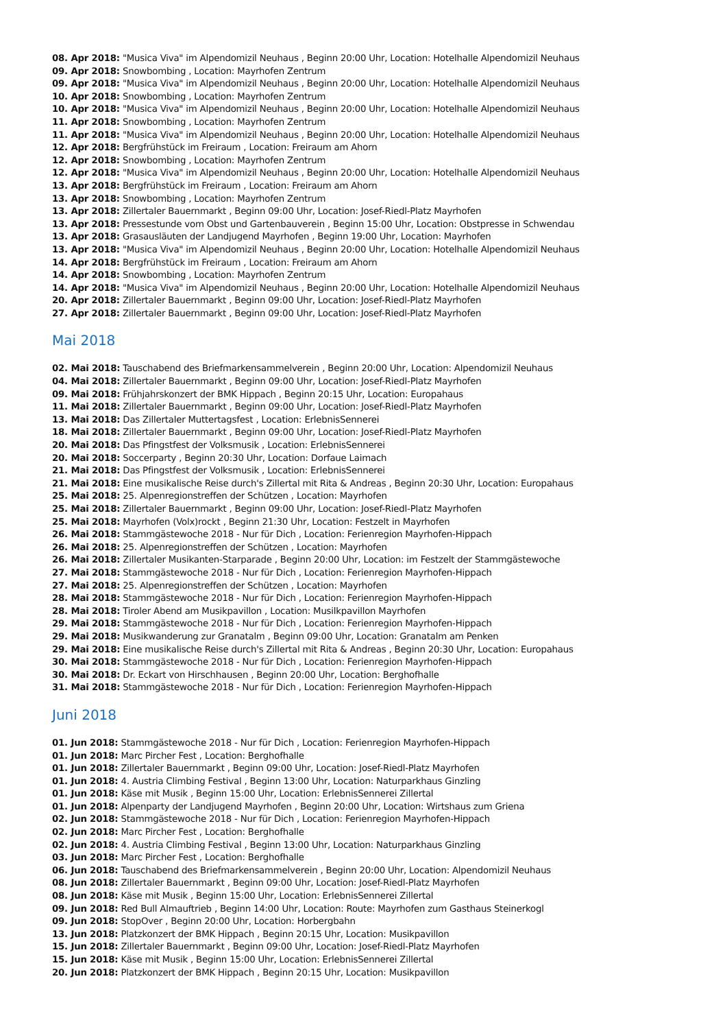08. Apr 2018: "Musica Viva" im Alpendomizil Neuhaus , Beginn 20:00 Uhr, Location: Hotelhalle Alpendomizil Neuhaus
09. Apr 2018: Snowbombing , Location: Mayrhofen Zentrum
09. Apr 2018: "Musica Viva" im Alpendomizil Neuhaus , Beginn 20:00 Uhr, Location: Hotelhalle Alpendomizil Neuhaus
10. Apr 2018: Snowbombing , Location: Mayrhofen Zentrum
10. Apr 2018: "Musica Viva" im Alpendomizil Neuhaus , Beginn 20:00 Uhr, Location: Hotelhalle Alpendomizil Neuhaus
11. Apr 2018: Snowbombing , Location: Mayrhofen Zentrum
11. Apr 2018: "Musica Viva" im Alpendomizil Neuhaus , Beginn 20:00 Uhr, Location: Hotelhalle Alpendomizil Neuhaus
12. Apr 2018: Bergfrühstück im Freiraum , Location: Freiraum am Ahorn
12. Apr 2018: Snowbombing , Location: Mayrhofen Zentrum
12. Apr 2018: "Musica Viva" im Alpendomizil Neuhaus , Beginn 20:00 Uhr, Location: Hotelhalle Alpendomizil Neuhaus
13. Apr 2018: Bergfrühstück im Freiraum , Location: Freiraum am Ahorn
13. Apr 2018: Snowbombing , Location: Mayrhofen Zentrum
13. Apr 2018: Zillertaler Bauernmarkt , Beginn 09:00 Uhr, Location: Josef-Riedl-Platz Mayrhofen
13. Apr 2018: Pressestunde vom Obst und Gartenbauverein , Beginn 15:00 Uhr, Location: Obstpresse in Schwendau
13. Apr 2018: Grasausläuten der Landjugend Mayrhofen , Beginn 19:00 Uhr, Location: Mayrhofen
13. Apr 2018: "Musica Viva" im Alpendomizil Neuhaus , Beginn 20:00 Uhr, Location: Hotelhalle Alpendomizil Neuhaus
14. Apr 2018: Bergfrühstück im Freiraum , Location: Freiraum am Ahorn
14. Apr 2018: Snowbombing , Location: Mayrhofen Zentrum
14. Apr 2018: "Musica Viva" im Alpendomizil Neuhaus , Beginn 20:00 Uhr, Location: Hotelhalle Alpendomizil Neuhaus
20. Apr 2018: Zillertaler Bauernmarkt , Beginn 09:00 Uhr, Location: Josef-Riedl-Platz Mayrhofen
27. Apr 2018: Zillertaler Bauernmarkt , Beginn 09:00 Uhr, Location: Josef-Riedl-Platz Mayrhofen
Mai 2018
02. Mai 2018: Tauschabend des Briefmarkensammelverein , Beginn 20:00 Uhr, Location: Alpendomizil Neuhaus
04. Mai 2018: Zillertaler Bauernmarkt , Beginn 09:00 Uhr, Location: Josef-Riedl-Platz Mayrhofen
09. Mai 2018: Frühjahrskonzert der BMK Hippach , Beginn 20:15 Uhr, Location: Europahaus
11. Mai 2018: Zillertaler Bauernmarkt , Beginn 09:00 Uhr, Location: Josef-Riedl-Platz Mayrhofen
13. Mai 2018: Das Zillertaler Muttertagsfest , Location: ErlebnisSennerei
18. Mai 2018: Zillertaler Bauernmarkt , Beginn 09:00 Uhr, Location: Josef-Riedl-Platz Mayrhofen
20. Mai 2018: Das Pfingstfest der Volksmusik , Location: ErlebnisSennerei
20. Mai 2018: Soccerparty , Beginn 20:30 Uhr, Location: Dorfaue Laimach
21. Mai 2018: Das Pfingstfest der Volksmusik , Location: ErlebnisSennerei
21. Mai 2018: Eine musikalische Reise durch's Zillertal mit Rita & Andreas , Beginn 20:30 Uhr, Location: Europahaus
25. Mai 2018: 25. Alpenregionstreffen der Schützen , Location: Mayrhofen
25. Mai 2018: Zillertaler Bauernmarkt , Beginn 09:00 Uhr, Location: Josef-Riedl-Platz Mayrhofen
25. Mai 2018: Mayrhofen (Volx)rockt , Beginn 21:30 Uhr, Location: Festzelt in Mayrhofen
26. Mai 2018: Stammgästewoche 2018 - Nur für Dich , Location: Ferienregion Mayrhofen-Hippach
26. Mai 2018: 25. Alpenregionstreffen der Schützen , Location: Mayrhofen
26. Mai 2018: Zillertaler Musikanten-Starparade , Beginn 20:00 Uhr, Location: im Festzelt der Stammgästewoche
27. Mai 2018: Stammgästewoche 2018 - Nur für Dich , Location: Ferienregion Mayrhofen-Hippach
27. Mai 2018: 25. Alpenregionstreffen der Schützen , Location: Mayrhofen
28. Mai 2018: Stammgästewoche 2018 - Nur für Dich , Location: Ferienregion Mayrhofen-Hippach
28. Mai 2018: Tiroler Abend am Musikpavillon , Location: Musilkpavillon Mayrhofen
29. Mai 2018: Stammgästewoche 2018 - Nur für Dich , Location: Ferienregion Mayrhofen-Hippach
29. Mai 2018: Musikwanderung zur Granatalm , Beginn 09:00 Uhr, Location: Granatalm am Penken
29. Mai 2018: Eine musikalische Reise durch's Zillertal mit Rita & Andreas , Beginn 20:30 Uhr, Location: Europahaus
30. Mai 2018: Stammgästewoche 2018 - Nur für Dich , Location: Ferienregion Mayrhofen-Hippach
30. Mai 2018: Dr. Eckart von Hirschhausen , Beginn 20:00 Uhr, Location: Berghofhalle
31. Mai 2018: Stammgästewoche 2018 - Nur für Dich , Location: Ferienregion Mayrhofen-Hippach
Juni 2018
01. Jun 2018: Stammgästewoche 2018 - Nur für Dich , Location: Ferienregion Mayrhofen-Hippach
01. Jun 2018: Marc Pircher Fest , Location: Berghofhalle
01. Jun 2018: Zillertaler Bauernmarkt , Beginn 09:00 Uhr, Location: Josef-Riedl-Platz Mayrhofen
01. Jun 2018: 4. Austria Climbing Festival , Beginn 13:00 Uhr, Location: Naturparkhaus Ginzling
01. Jun 2018: Käse mit Musik , Beginn 15:00 Uhr, Location: ErlebnisSennerei Zillertal
01. Jun 2018: Alpenparty der Landjugend Mayrhofen , Beginn 20:00 Uhr, Location: Wirtshaus zum Griena
02. Jun 2018: Stammgästewoche 2018 - Nur für Dich , Location: Ferienregion Mayrhofen-Hippach
02. Jun 2018: Marc Pircher Fest , Location: Berghofhalle
02. Jun 2018: 4. Austria Climbing Festival , Beginn 13:00 Uhr, Location: Naturparkhaus Ginzling
03. Jun 2018: Marc Pircher Fest , Location: Berghofhalle
06. Jun 2018: Tauschabend des Briefmarkensammelverein , Beginn 20:00 Uhr, Location: Alpendomizil Neuhaus
08. Jun 2018: Zillertaler Bauernmarkt , Beginn 09:00 Uhr, Location: Josef-Riedl-Platz Mayrhofen
08. Jun 2018: Käse mit Musik , Beginn 15:00 Uhr, Location: ErlebnisSennerei Zillertal
09. Jun 2018: Red Bull Almauftrieb , Beginn 14:00 Uhr, Location: Route: Mayrhofen zum Gasthaus Steinerkogl
09. Jun 2018: StopOver , Beginn 20:00 Uhr, Location: Horbergbahn
13. Jun 2018: Platzkonzert der BMK Hippach , Beginn 20:15 Uhr, Location: Musikpavillon
15. Jun 2018: Zillertaler Bauernmarkt , Beginn 09:00 Uhr, Location: Josef-Riedl-Platz Mayrhofen
15. Jun 2018: Käse mit Musik , Beginn 15:00 Uhr, Location: ErlebnisSennerei Zillertal
20. Jun 2018: Platzkonzert der BMK Hippach , Beginn 20:15 Uhr, Location: Musikpavillon